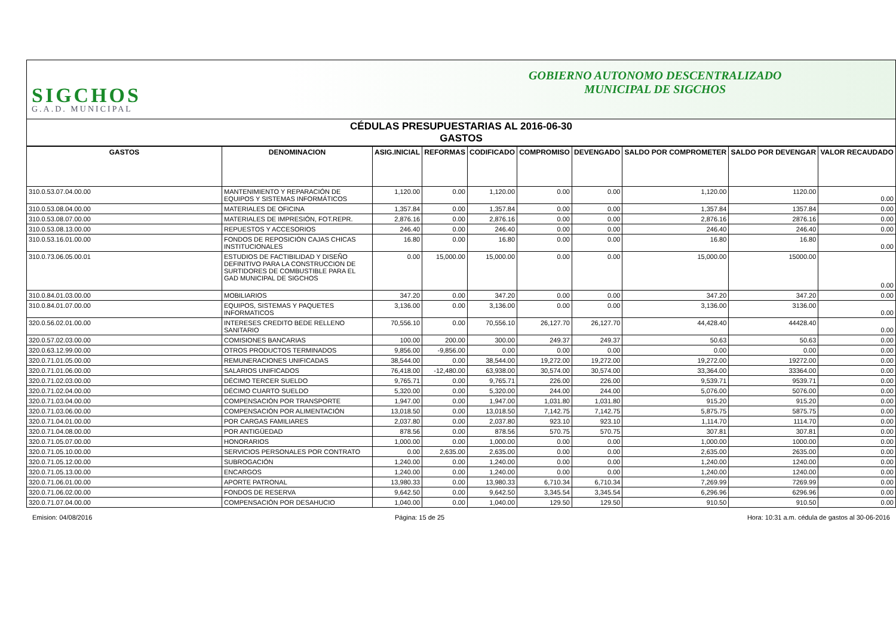SIGCHOS
G.A.D. MUNICIPAL
GOBIERNO AUTONOMO DESCENTRALIZADO
MUNICIPAL DE SIGCHOS
CÉDULAS PRESUPUESTARIAS AL 2016-06-30
GASTOS
| GASTOS | DENOMINACION | ASIG.INICIAL | REFORMAS | CODIFICADO | COMPROMISO | DEVENGADO | SALDO POR COMPROMETER | SALDO POR DEVENGAR | VALOR RECAUDADO |
| --- | --- | --- | --- | --- | --- | --- | --- | --- | --- |
| 310.0.53.07.04.00.00 | MANTENIMIENTO Y REPARACIÓN DE EQUIPOS Y SISTEMAS INFORMÁTICOS | 1,120.00 | 0.00 | 1,120.00 | 0.00 | 0.00 | 1,120.00 | 1120.00 | 0.00 |
| 310.0.53.08.04.00.00 | MATERIALES DE OFICINA | 1,357.84 | 0.00 | 1,357.84 | 0.00 | 0.00 | 1,357.84 | 1357.84 | 0.00 |
| 310.0.53.08.07.00.00 | MATERIALES DE IMPRESIÓN, FOT.REPR. | 2,876.16 | 0.00 | 2,876.16 | 0.00 | 0.00 | 2,876.16 | 2876.16 | 0.00 |
| 310.0.53.08.13.00.00 | REPUESTOS Y ACCESORIOS | 246.40 | 0.00 | 246.40 | 0.00 | 0.00 | 246.40 | 246.40 | 0.00 |
| 310.0.53.16.01.00.00 | FONDOS DE REPOSICIÓN CAJAS CHICAS INSTITUCIONALES | 16.80 | 0.00 | 16.80 | 0.00 | 0.00 | 16.80 | 16.80 | 0.00 |
| 310.0.73.06.05.00.01 | ESTUDIOS DE FACTIBILIDAD Y DISEÑO DEFINITIVO PARA LA CONSTRUCCION DE SURTIDORES DE COMBUSTIBLE PARA EL GAD MUNICIPAL DE SIGCHOS | 0.00 | 15,000.00 | 15,000.00 | 0.00 | 0.00 | 15,000.00 | 15000.00 | 0.00 |
| 310.0.84.01.03.00.00 | MOBILIARIOS | 347.20 | 0.00 | 347.20 | 0.00 | 0.00 | 347.20 | 347.20 | 0.00 |
| 310.0.84.01.07.00.00 | EQUIPOS, SISTEMAS Y PAQUETES INFORMATICOS | 3,136.00 | 0.00 | 3,136.00 | 0.00 | 0.00 | 3,136.00 | 3136.00 | 0.00 |
| 320.0.56.02.01.00.00 | INTERESES CREDITO BEDE RELLENO SANITARIO | 70,556.10 | 0.00 | 70,556.10 | 26,127.70 | 26,127.70 | 44,428.40 | 44428.40 | 0.00 |
| 320.0.57.02.03.00.00 | COMISIONES BANCARIAS | 100.00 | 200.00 | 300.00 | 249.37 | 249.37 | 50.63 | 50.63 | 0.00 |
| 320.0.63.12.99.00.00 | OTROS PRODUCTOS TERMINADOS | 9,856.00 | -9,856.00 | 0.00 | 0.00 | 0.00 | 0.00 | 0.00 | 0.00 |
| 320.0.71.01.05.00.00 | REMUNERACIONES UNIFICADAS | 38,544.00 | 0.00 | 38,544.00 | 19,272.00 | 19,272.00 | 19,272.00 | 19272.00 | 0.00 |
| 320.0.71.01.06.00.00 | SALARIOS UNIFICADOS | 76,418.00 | -12,480.00 | 63,938.00 | 30,574.00 | 30,574.00 | 33,364.00 | 33364.00 | 0.00 |
| 320.0.71.02.03.00.00 | DÉCIMO TERCER SUELDO | 9,765.71 | 0.00 | 9,765.71 | 226.00 | 226.00 | 9,539.71 | 9539.71 | 0.00 |
| 320.0.71.02.04.00.00 | DÉCIMO CUARTO SUELDO | 5,320.00 | 0.00 | 5,320.00 | 244.00 | 244.00 | 5,076.00 | 5076.00 | 0.00 |
| 320.0.71.03.04.00.00 | COMPENSACIÓN POR TRANSPORTE | 1,947.00 | 0.00 | 1,947.00 | 1,031.80 | 1,031.80 | 915.20 | 915.20 | 0.00 |
| 320.0.71.03.06.00.00 | COMPENSACIÓN POR ALIMENTACIÓN | 13,018.50 | 0.00 | 13,018.50 | 7,142.75 | 7,142.75 | 5,875.75 | 5875.75 | 0.00 |
| 320.0.71.04.01.00.00 | POR CARGAS FAMILIARES | 2,037.80 | 0.00 | 2,037.80 | 923.10 | 923.10 | 1,114.70 | 1114.70 | 0.00 |
| 320.0.71.04.08.00.00 | POR ANTIGÜEDAD | 878.56 | 0.00 | 878.56 | 570.75 | 570.75 | 307.81 | 307.81 | 0.00 |
| 320.0.71.05.07.00.00 | HONORARIOS | 1,000.00 | 0.00 | 1,000.00 | 0.00 | 0.00 | 1,000.00 | 1000.00 | 0.00 |
| 320.0.71.05.10.00.00 | SERVICIOS PERSONALES POR CONTRATO | 0.00 | 2,635.00 | 2,635.00 | 0.00 | 0.00 | 2,635.00 | 2635.00 | 0.00 |
| 320.0.71.05.12.00.00 | SUBROGACIÓN | 1,240.00 | 0.00 | 1,240.00 | 0.00 | 0.00 | 1,240.00 | 1240.00 | 0.00 |
| 320.0.71.05.13.00.00 | ENCARGOS | 1,240.00 | 0.00 | 1,240.00 | 0.00 | 0.00 | 1,240.00 | 1240.00 | 0.00 |
| 320.0.71.06.01.00.00 | APORTE PATRONAL | 13,980.33 | 0.00 | 13,980.33 | 6,710.34 | 6,710.34 | 7,269.99 | 7269.99 | 0.00 |
| 320.0.71.06.02.00.00 | FONDOS DE RESERVA | 9,642.50 | 0.00 | 9,642.50 | 3,345.54 | 3,345.54 | 6,296.96 | 6296.96 | 0.00 |
| 320.0.71.07.04.00.00 | COMPENSACIÓN POR DESAHUCIO | 1,040.00 | 0.00 | 1,040.00 | 129.50 | 129.50 | 910.50 | 910.50 | 0.00 |
Emision: 04/08/2016 Página: 15 de 25 Hora: 10:31 a.m. cédula de gastos al 30-06-2016